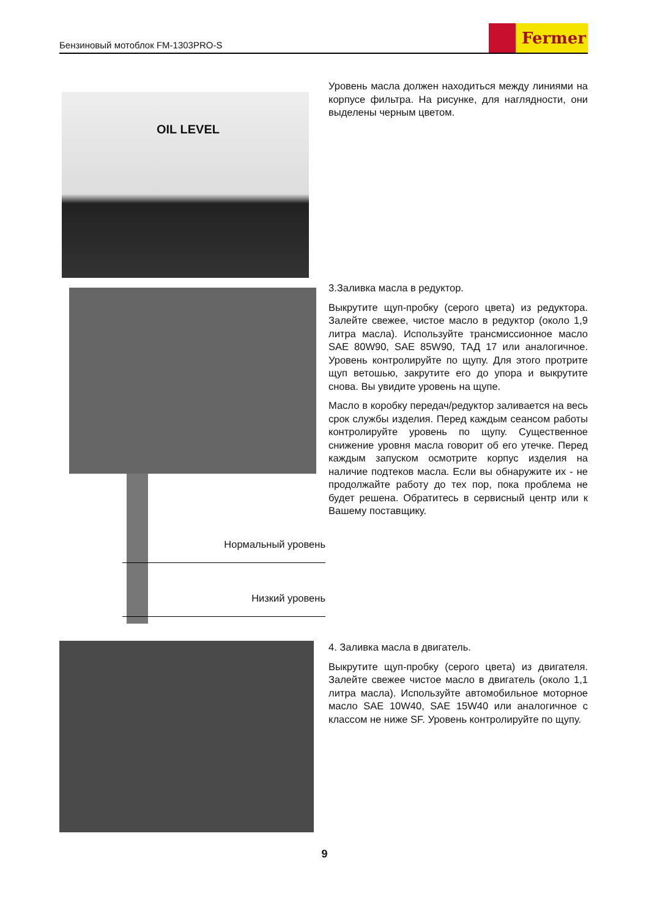Бензиновый мотоблок FM-1303PRO-S
Fermer
OIL LEVEL
Уровень масла должен находиться между линиями на корпусе фильтра. На рисунке, для наглядности, они выделены черным цветом.
Нормальный уровень
Низкий уровень
3.Заливка масла в редуктор.
Выкрутите щуп-пробку (серого цвета) из редуктора. Залейте свежее, чистое масло в редуктор (около 1,9 литра масла). Используйте трансмиссионное масло SAE 80W90, SAE 85W90, ТАД 17 или аналогичное. Уровень контролируйте по щупу. Для этого протрите щуп ветошью, закрутите его до упора и выкрутите снова. Вы увидите уровень на щупе.
Масло в коробку передач/редуктор заливается на весь срок службы изделия. Перед каждым сеансом работы контролируйте уровень по щупу. Существенное снижение уровня масла говорит об его утечке. Перед каждым запуском осмотрите корпус изделия на наличие подтеков масла. Если вы обнаружите их - не продолжайте работу до тех пор, пока проблема не будет решена. Обратитесь в сервисный центр или к Вашему поставщику.
4. Заливка масла в двигатель.
Выкрутите щуп-пробку (серого цвета) из двигателя. Залейте свежее чистое масло в двигатель (около 1,1 литра масла). Используйте автомобильное моторное масло SAE 10W40, SAE 15W40 или аналогичное с классом не ниже SF. Уровень контролируйте по щупу.
9